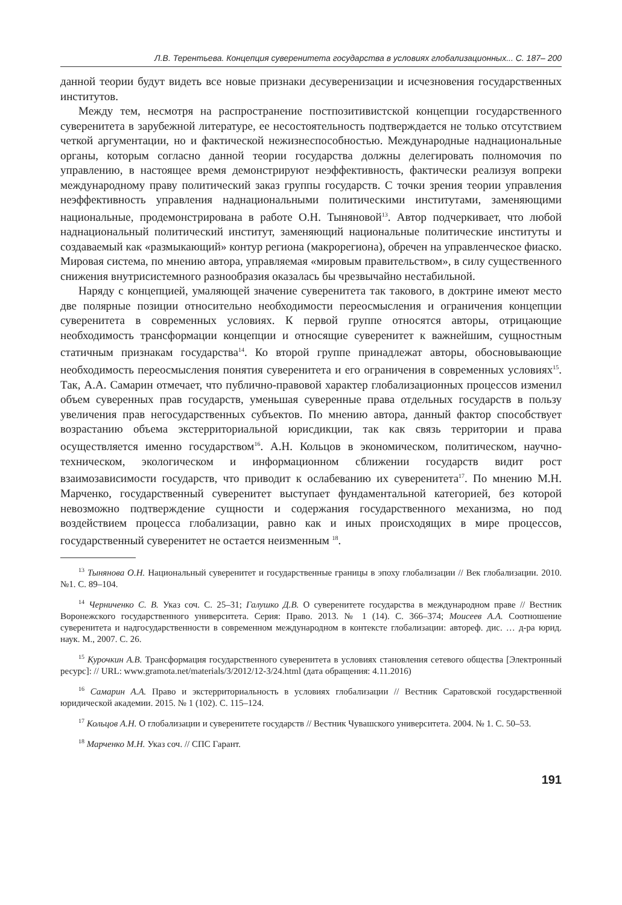Л.В. Терентьева. Концепция суверенитета государства в условиях глобализационных... С. 187– 200
данной теории будут видеть все новые признаки десуверенизации и исчезновения государственных институтов.
Между тем, несмотря на распространение постпозитивистской концепции государственного суверенитета в зарубежной литературе, ее несостоятельность подтверждается не только отсутствием четкой аргументации, но и фактической нежизнеспособностью. Международные наднациональные органы, которым согласно данной теории государства должны делегировать полномочия по управлению, в настоящее время демонстрируют неэффективность, фактически реализуя вопреки международному праву политический заказ группы государств. С точки зрения теории управления неэффективность управления наднациональными политическими институтами, заменяющими национальные, продемонстрирована в работе О.Н. Тыняновой<sup>13</sup>. Автор подчеркивает, что любой наднациональный политический институт, заменяющий национальные политические институты и создаваемый как «размыкающий» контур региона (макрорегиона), обречен на управленческое фиаско. Мировая система, по мнению автора, управляемая «мировым правительством», в силу существенного снижения внутрисистемного разнообразия оказалась бы чрезвычайно нестабильной.
Наряду с концепцией, умаляющей значение суверенитета так такового, в доктрине имеют место две полярные позиции относительно необходимости переосмысления и ограничения концепции суверенитета в современных условиях. К первой группе относятся авторы, отрицающие необходимость трансформации концепции и относящие суверенитет к важнейшим, сущностным статичным признакам государства<sup>14</sup>. Ко второй группе принадлежат авторы, обосновывающие необходимость переосмысления понятия суверенитета и его ограничения в современных условиях<sup>15</sup>. Так, А.А. Самарин отмечает, что публично-правовой характер глобализационных процессов изменил объем суверенных прав государств, уменьшая суверенные права отдельных государств в пользу увеличения прав негосударственных субъектов. По мнению автора, данный фактор способствует возрастанию объема экстерриториальной юрисдикции, так как связь территории и права осуществляется именно государством<sup>16</sup>. А.Н. Кольцов в экономическом, политическом, научно-техническом, экологическом и информационном сближении государств видит рост взаимозависимости государств, что приводит к ослабеванию их суверенитета<sup>17</sup>. По мнению М.Н. Марченко, государственный суверенитет выступает фундаментальной категорией, без которой невозможно подтверждение сущности и содержания государственного механизма, но под воздействием процесса глобализации, равно как и иных происходящих в мире процессов, государственный суверенитет не остается неизменным <sup>18</sup>.
<sup>13</sup> Тынянова О.Н. Национальный суверенитет и государственные границы в эпоху глобализации // Век глобализации. 2010. №1. С. 89–104.
<sup>14</sup> Черниченко С. В. Указ соч. С. 25–31; Галушко Д.В. О суверенитете государства в международном праве // Вестник Воронежского государственного университета. Серия: Право. 2013. № 1 (14). С. 366–374; Моисеев А.А. Соотношение суверенитета и надгосударственности в современном международном в контексте глобализации: автореф. дис. … д-ра юрид. наук. М., 2007. С. 26.
<sup>15</sup> Курочкин А.В. Трансформация государственного суверенитета в условиях становления сетевого общества [Электронный ресурс]: // URL: www.gramota.net/materials/3/2012/12-3/24.html (дата обращения: 4.11.2016)
<sup>16</sup> Самарин А.А. Право и экстерриториальность в условиях глобализации // Вестник Саратовской государственной юридической академии. 2015. № 1 (102). С. 115–124.
<sup>17</sup> Кольцов А.Н. О глобализации и суверенитете государств // Вестник Чувашского университета. 2004. № 1. С. 50–53.
<sup>18</sup> Марченко М.Н. Указ соч. // СПС Гарант.
191